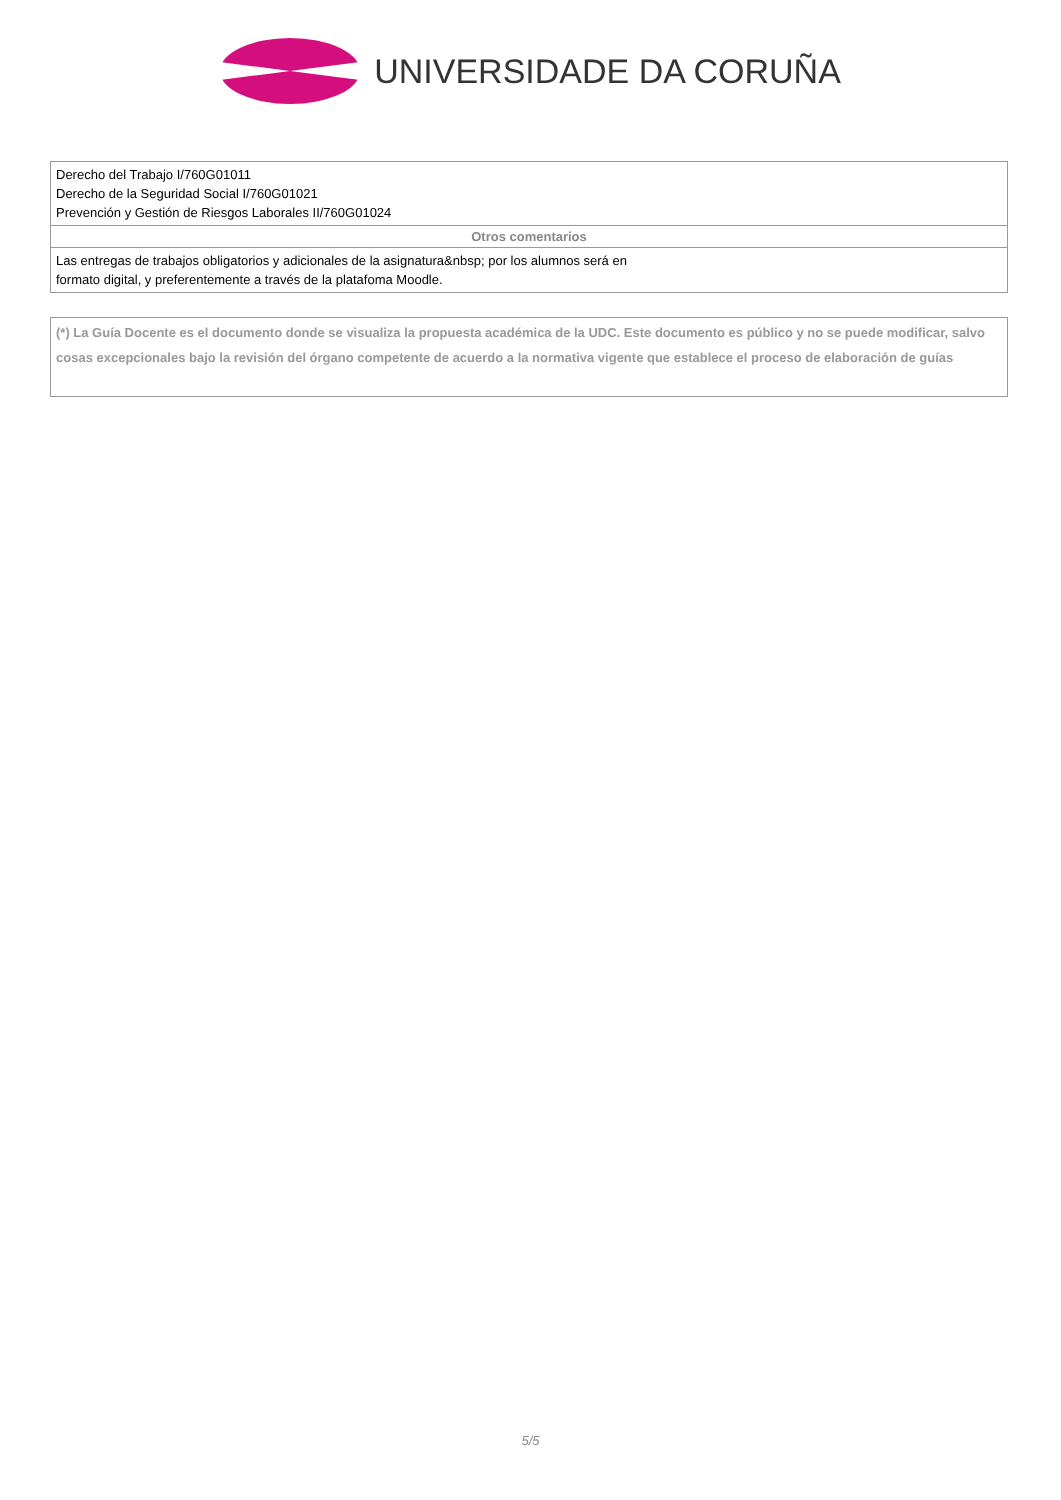UNIVERSIDADE DA CORUÑA
| Derecho del Trabajo I/760G01011 Derecho de la Seguridad Social I/760G01021 Prevención y Gestión de Riesgos Laborales II/760G01024 |
| Otros comentarios |
| Las entregas de trabajos obligatorios y adicionales de la asignatura&nbsp; por los alumnos será en formato digital, y preferentemente a través de la platafoma Moodle. |
(*) La Guía Docente es el documento donde se visualiza la propuesta académica de la UDC. Este documento es público y no se puede modificar, salvo cosas excepcionales bajo la revisión del órgano competente de acuerdo a la normativa vigente que establece el proceso de elaboración de guías
5/5